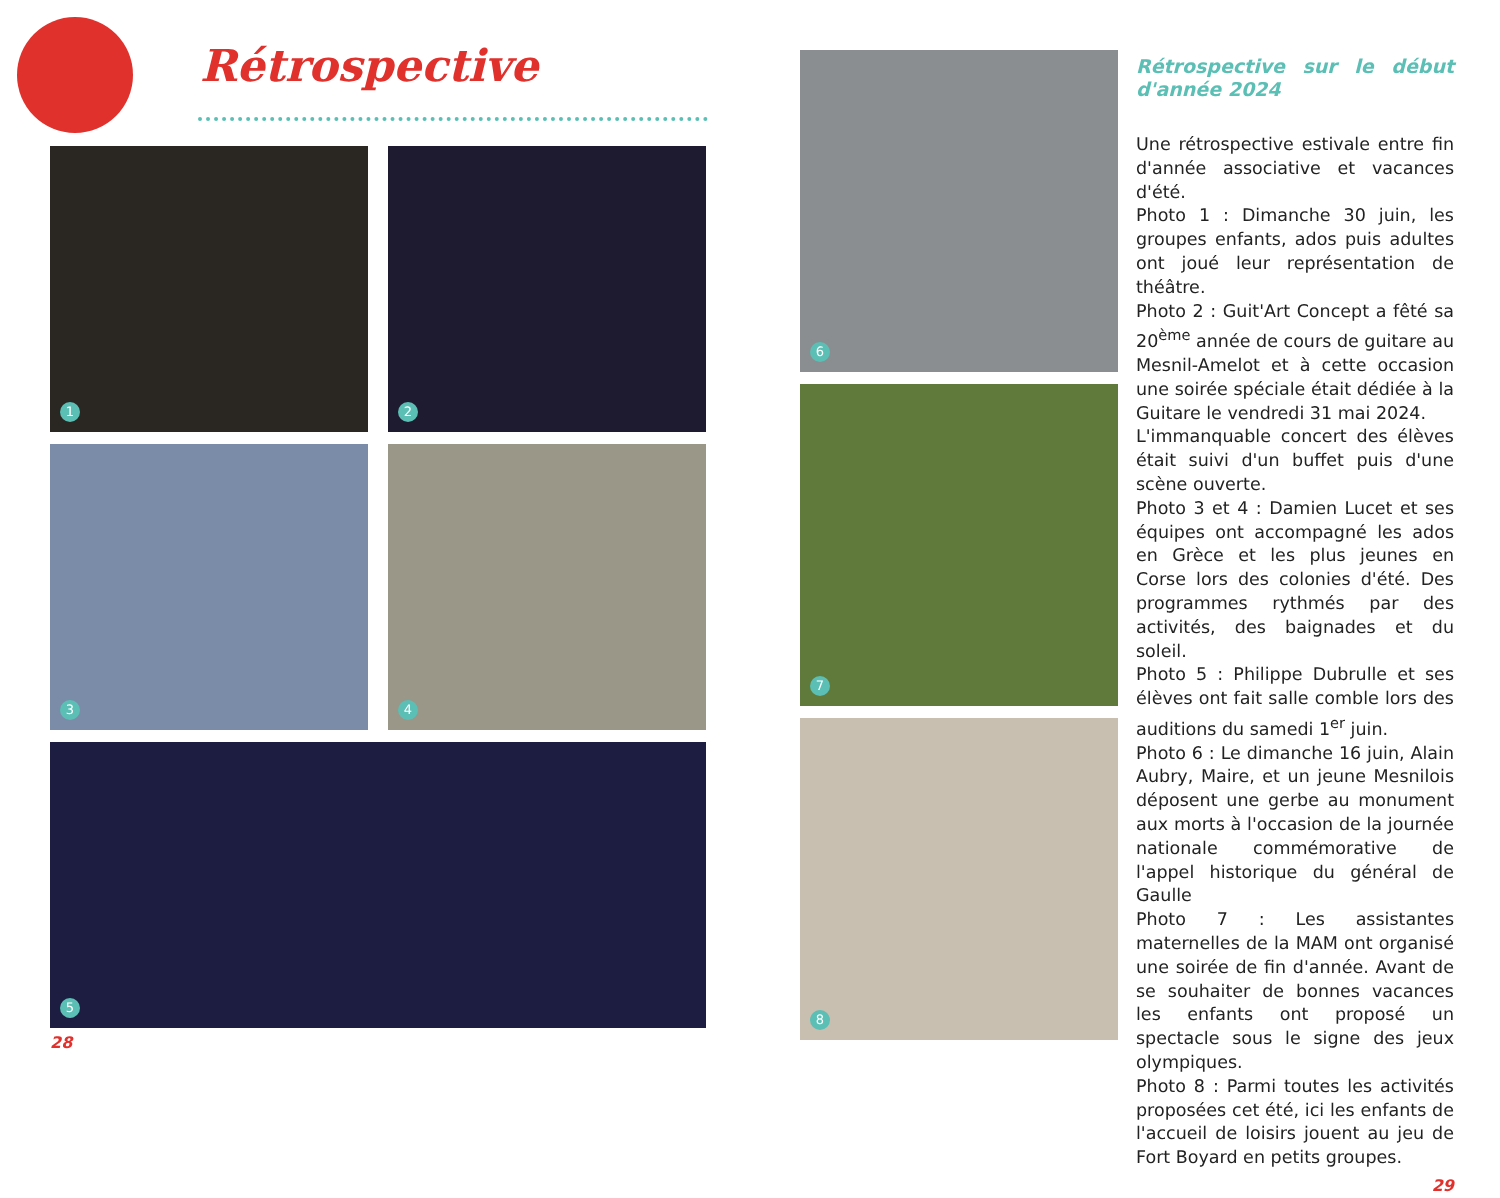Rétrospective
1 2
3 4
5
28
6
7
8
Rétrospective sur le début d'année 2024
Une rétrospective estivale entre fin d'année associative et vacances d'été.
Photo 1 : Dimanche 30 juin, les groupes enfants, ados puis adultes ont joué leur représentation de théâtre.
Photo 2 : Guit'Art Concept a fêté sa 20<sup>ème</sup> année de cours de guitare au Mesnil-Amelot et à cette occasion une soirée spéciale était dédiée à la Guitare le vendredi 31 mai 2024.
L'immanquable concert des élèves était suivi d'un buffet puis d'une scène ouverte.
Photo 3 et 4 : Damien Lucet et ses équipes ont accompagné les ados en Grèce et les plus jeunes en Corse lors des colonies d'été. Des programmes rythmés par des activités, des baignades et du soleil.
Photo 5 : Philippe Dubrulle et ses élèves ont fait salle comble lors des auditions du samedi 1<sup>er</sup> juin.
Photo 6 : Le dimanche 16 juin, Alain Aubry, Maire, et un jeune Mesnilois déposent une gerbe au monument aux morts à l'occasion de la journée nationale commémorative de l'appel historique du général de Gaulle
Photo 7 : Les assistantes maternelles de la MAM ont organisé une soirée de fin d'année. Avant de se souhaiter de bonnes vacances les enfants ont proposé un spectacle sous le signe des jeux olympiques.
Photo 8 : Parmi toutes les activités proposées cet été, ici les enfants de l'accueil de loisirs jouent au jeu de Fort Boyard en petits groupes.
29